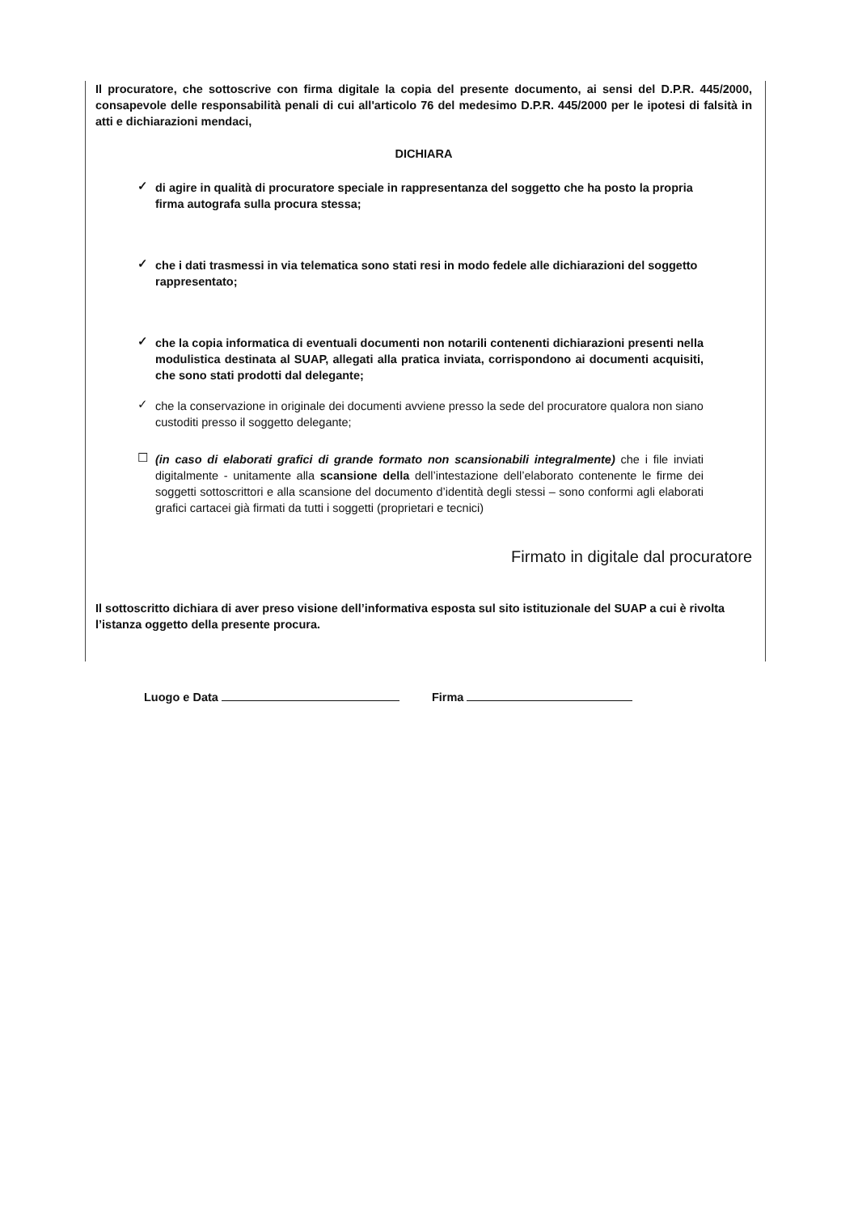Il procuratore, che sottoscrive con firma digitale la copia del presente documento, ai sensi del D.P.R. 445/2000, consapevole delle responsabilità penali di cui all'articolo 76 del medesimo D.P.R. 445/2000 per le ipotesi di falsità in atti e dichiarazioni mendaci,
DICHIARA
✓
di agire in qualità di procuratore speciale in rappresentanza del soggetto che ha posto la propria firma autografa sulla procura stessa;
✓
che i dati trasmessi in via telematica sono stati resi in modo fedele alle dichiarazioni del soggetto rappresentato;
✓
che la copia informatica di eventuali documenti non notarili contenenti dichiarazioni presenti nella modulistica destinata al SUAP, allegati alla pratica inviata, corrispondono ai documenti acquisiti, che sono stati prodotti dal delegante;
✓
che la conservazione in originale dei documenti avviene presso la sede del procuratore qualora non siano custoditi presso il soggetto delegante;
☐
(in caso di elaborati grafici di grande formato non scansionabili integralmente) che i file inviati digitalmente - unitamente alla scansione della dell’intestazione dell’elaborato contenente le firme dei soggetti sottoscrittori e alla scansione del documento d’identità degli stessi – sono conformi agli elaborati grafici cartacei già firmati da tutti i soggetti (proprietari e tecnici)
Firmato in digitale dal procuratore
Il sottoscritto dichiara di aver preso visione dell’informativa esposta sul sito istituzionale del SUAP a cui è rivolta l’istanza oggetto della presente procura.
Luogo e Data Firma